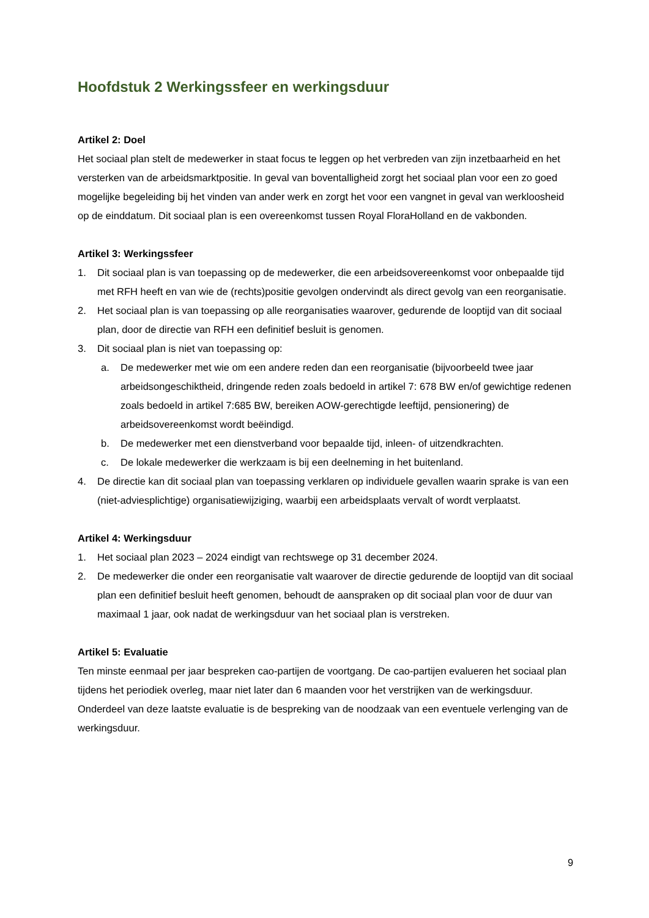Hoofdstuk 2 Werkingssfeer en werkingsduur
Artikel 2: Doel
Het sociaal plan stelt de medewerker in staat focus te leggen op het verbreden van zijn inzetbaarheid en het versterken van de arbeidsmarktpositie. In geval van boventalligheid zorgt het sociaal plan voor een zo goed mogelijke begeleiding bij het vinden van ander werk en zorgt het voor een vangnet in geval van werkloosheid op de einddatum. Dit sociaal plan is een overeenkomst tussen Royal FloraHolland en de vakbonden.
Artikel 3: Werkingssfeer
1. Dit sociaal plan is van toepassing op de medewerker, die een arbeidsovereenkomst voor onbepaalde tijd met RFH heeft en van wie de (rechts)positie gevolgen ondervindt als direct gevolg van een reorganisatie.
2. Het sociaal plan is van toepassing op alle reorganisaties waarover, gedurende de looptijd van dit sociaal plan, door de directie van RFH een definitief besluit is genomen.
3. Dit sociaal plan is niet van toepassing op:
a. De medewerker met wie om een andere reden dan een reorganisatie (bijvoorbeeld twee jaar arbeidsongeschiktheid, dringende reden zoals bedoeld in artikel 7: 678 BW en/of gewichtige redenen zoals bedoeld in artikel 7:685 BW, bereiken AOW-gerechtigde leeftijd, pensionering) de arbeidsovereenkomst wordt beëindigd.
b. De medewerker met een dienstverband voor bepaalde tijd, inleen- of uitzendkrachten.
c. De lokale medewerker die werkzaam is bij een deelneming in het buitenland.
4. De directie kan dit sociaal plan van toepassing verklaren op individuele gevallen waarin sprake is van een (niet-adviesplichtige) organisatiewijziging, waarbij een arbeidsplaats vervalt of wordt verplaatst.
Artikel 4: Werkingsduur
1. Het sociaal plan 2023 – 2024 eindigt van rechtswege op 31 december 2024.
2. De medewerker die onder een reorganisatie valt waarover de directie gedurende de looptijd van dit sociaal plan een definitief besluit heeft genomen, behoudt de aanspraken op dit sociaal plan voor de duur van maximaal 1 jaar, ook nadat de werkingsduur van het sociaal plan is verstreken.
Artikel 5: Evaluatie
Ten minste eenmaal per jaar bespreken cao-partijen de voortgang. De cao-partijen evalueren het sociaal plan tijdens het periodiek overleg, maar niet later dan 6 maanden voor het verstrijken van de werkingsduur. Onderdeel van deze laatste evaluatie is de bespreking van de noodzaak van een eventuele verlenging van de werkingsduur.
9